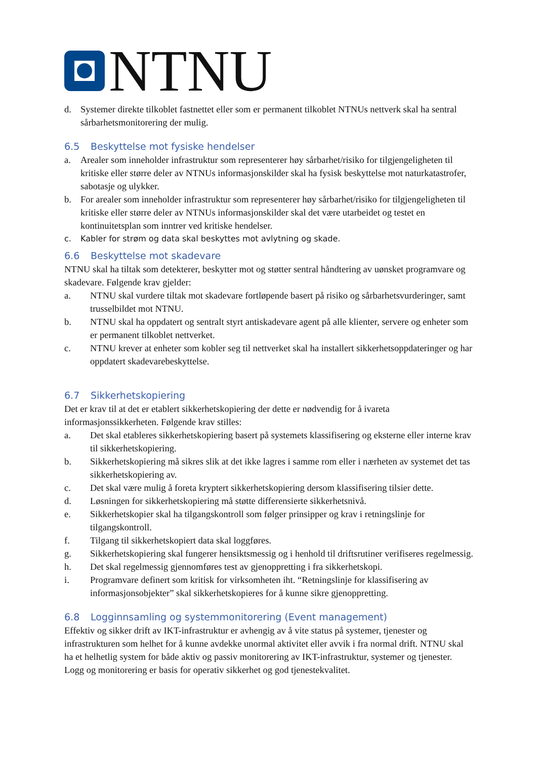NTNU
d. Systemer direkte tilkoblet fastnettet eller som er permanent tilkoblet NTNUs nettverk skal ha sentral sårbarhetsmonitorering der mulig.
6.5 Beskyttelse mot fysiske hendelser
a. Arealer som inneholder infrastruktur som representerer høy sårbarhet/risiko for tilgjengeligheten til kritiske eller større deler av NTNUs informasjonskilder skal ha fysisk beskyttelse mot naturkatastrofer, sabotasje og ulykker.
b. For arealer som inneholder infrastruktur som representerer høy sårbarhet/risiko for tilgjengeligheten til kritiske eller større deler av NTNUs informasjonskilder skal det være utarbeidet og testet en kontinuitetsplan som inntrer ved kritiske hendelser.
c. Kabler for strøm og data skal beskyttes mot avlytning og skade.
6.6 Beskyttelse mot skadevare
NTNU skal ha tiltak som detekterer, beskytter mot og støtter sentral håndtering av uønsket programvare og skadevare. Følgende krav gjelder:
a. NTNU skal vurdere tiltak mot skadevare fortløpende basert på risiko og sårbarhetsvurderinger, samt trusselbildet mot NTNU.
b. NTNU skal ha oppdatert og sentralt styrt antiskadevare agent på alle klienter, servere og enheter som er permanent tilkoblet nettverket.
c. NTNU krever at enheter som kobler seg til nettverket skal ha installert sikkerhetsoppdateringer og har oppdatert skadevarebeskyttelse.
6.7 Sikkerhetskopiering
Det er krav til at det er etablert sikkerhetskopiering der dette er nødvendig for å ivareta informasjonssikkerheten. Følgende krav stilles:
a. Det skal etableres sikkerhetskopiering basert på systemets klassifisering og eksterne eller interne krav til sikkerhetskopiering.
b. Sikkerhetskopiering må sikres slik at det ikke lagres i samme rom eller i nærheten av systemet det tas sikkerhetskopiering av.
c. Det skal være mulig å foreta kryptert sikkerhetskopiering dersom klassifisering tilsier dette.
d. Løsningen for sikkerhetskopiering må støtte differensierte sikkerhetsnivå.
e. Sikkerhetskopier skal ha tilgangskontroll som følger prinsipper og krav i retningslinje for tilgangskontroll.
f. Tilgang til sikkerhetskopiert data skal loggføres.
g. Sikkerhetskopiering skal fungerer hensiktsmessig og i henhold til driftsrutiner verifiseres regelmessig.
h. Det skal regelmessig gjennomføres test av gjenoppretting i fra sikkerhetskopi.
i. Programvare definert som kritisk for virksomheten iht. “Retningslinje for klassifisering av informasjonsobjekter” skal sikkerhetskopieres for å kunne sikre gjenoppretting.
6.8 Logginnsamling og systemmonitorering (Event management)
Effektiv og sikker drift av IKT-infrastruktur er avhengig av å vite status på systemer, tjenester og infrastrukturen som helhet for å kunne avdekke unormal aktivitet eller avvik i fra normal drift. NTNU skal ha et helhetlig system for både aktiv og passiv monitorering av IKT-infrastruktur, systemer og tjenester. Logg og monitorering er basis for operativ sikkerhet og god tjenestekvalitet.